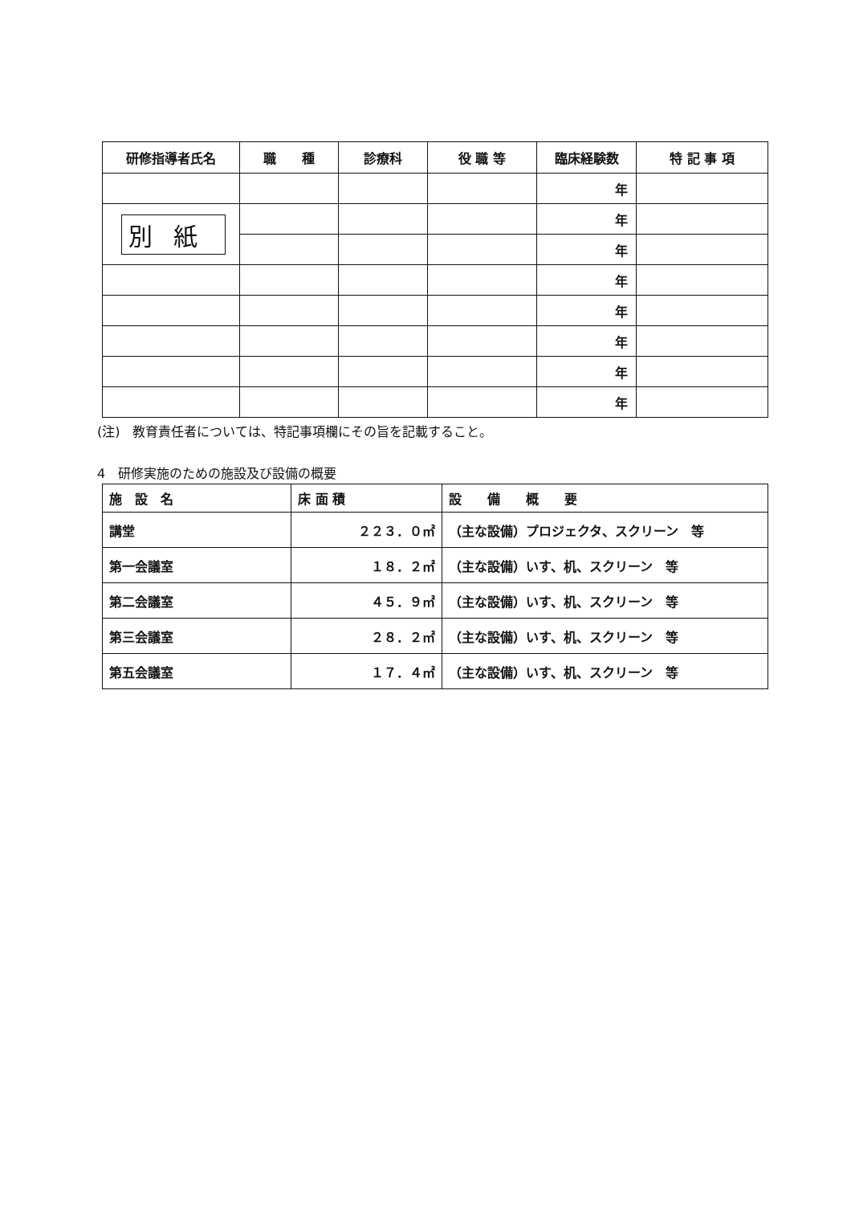| 研修指導者氏名 | 職 種 | 診療科 | 役 職 等 | 臨床経験数 | 特 記 事 項 |
| --- | --- | --- | --- | --- | --- |
| | | | | 年 | |
| 別紙 | | | | 年 | |
| | | | | 年 | |
| | | | | 年 | |
| | | | | 年 | |
| | | | | 年 | |
| | | | | 年 | |
| | | | | 年 | |
(注)　教育責任者については、特記事項欄にその旨を記載すること。
4　研修実施のための施設及び設備の概要
| 施 設 名 | 床 面 積 | 設 備 概 要 |
| --- | --- | --- |
| 講堂 | ２２３．０㎡ | （主な設備）プロジェクタ、スクリーン 等 |
| 第一会議室 | １８．２㎡ | （主な設備）いす、机、スクリーン 等 |
| 第二会議室 | ４５．９㎡ | （主な設備）いす、机、スクリーン 等 |
| 第三会議室 | ２８．２㎡ | （主な設備）いす、机、スクリーン 等 |
| 第五会議室 | １７．４㎡ | （主な設備）いす、机、スクリーン 等 |